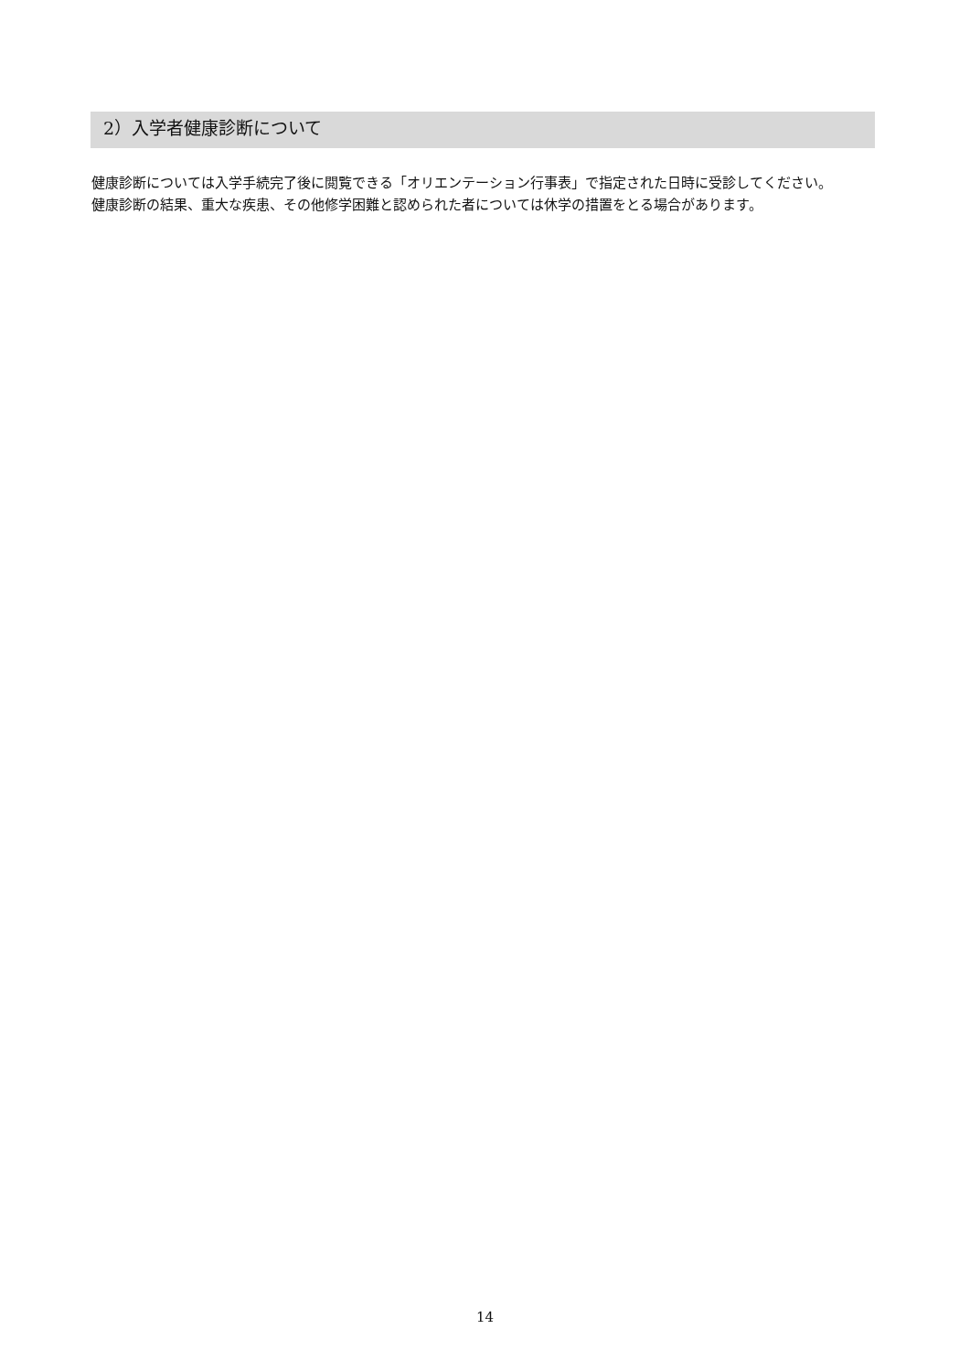2）入学者健康診断について
健康診断については入学手続完了後に閲覧できる「オリエンテーション行事表」で指定された日時に受診してください。
健康診断の結果、重大な疾患、その他修学困難と認められた者については休学の措置をとる場合があります。
14